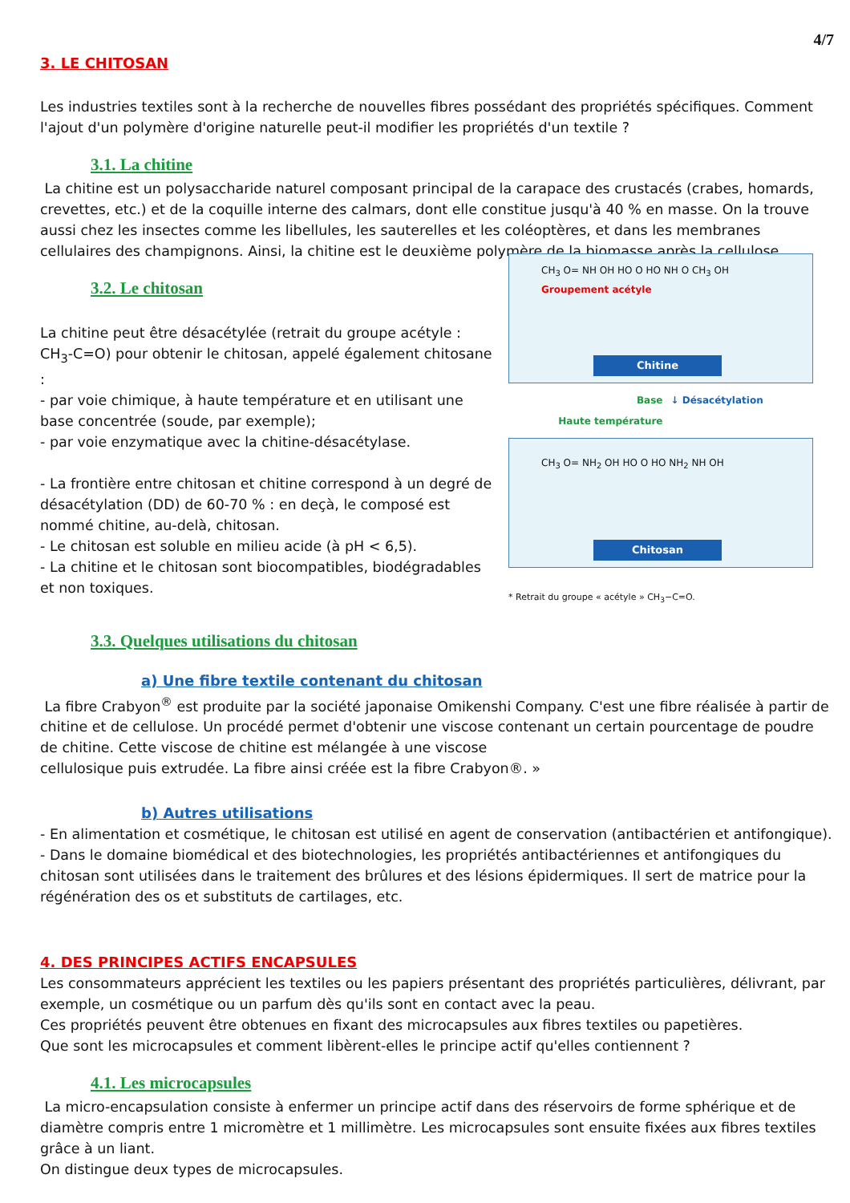4/7
3. LE CHITOSAN
Les industries textiles sont à la recherche de nouvelles fibres possédant des propriétés spécifiques. Comment l'ajout d'un polymère d'origine naturelle peut-il modifier les propriétés d'un textile ?
3.1. La chitine
La chitine est un polysaccharide naturel composant principal de la carapace des crustacés (crabes, homards, crevettes, etc.) et de la coquille interne des calmars, dont elle constitue jusqu'à 40 % en masse. On la trouve aussi chez les insectes comme les libellules, les sauterelles et les coléoptères, et dans les membranes cellulaires des champignons. Ainsi, la chitine est le deuxième polymère de la biomasse après la cellulose.
3.2. Le chitosan
La chitine peut être désacétylée (retrait du groupe acétyle : CH<sub>3</sub>-C=O) pour obtenir le chitosan, appelé également chitosane :
- par voie chimique, à haute température et en utilisant une base concentrée (soude, par exemple);
- par voie enzymatique avec la chitine-désacétylase.
- La frontière entre chitosan et chitine correspond à un degré de désacétylation (DD) de 60-70 % : en deçà, le composé est nommé chitine, au-delà, chitosan.
- Le chitosan est soluble en milieu acide (à pH < 6,5).
- La chitine et le chitosan sont biocompatibles, biodégradables et non toxiques.
3.3. Quelques utilisations du chitosan
CH<sub>3</sub> O= NH OH HO O HO NH O CH<sub>3</sub> OH Groupement acétyle
Chitine
Base
Haute température ↓ Désacétylation
CH<sub>3</sub> O= NH<sub>2</sub> OH HO O HO NH<sub>2</sub> NH OH
Chitosan
* Retrait du groupe « acétyle » CH<sub>3</sub>−C=O.
a) Une fibre textile contenant du chitosan
La fibre Crabyon<sup>®</sup> est produite par la société japonaise Omikenshi Company. C'est une fibre réalisée à partir de chitine et de cellulose. Un procédé permet d'obtenir une viscose contenant un certain pourcentage de poudre de chitine. Cette viscose de chitine est mélangée à une viscose
cellulosique puis extrudée. La fibre ainsi créée est la fibre Crabyon®. »
b) Autres utilisations
- En alimentation et cosmétique, le chitosan est utilisé en agent de conservation (antibactérien et antifongique).
- Dans le domaine biomédical et des biotechnologies, les propriétés antibactériennes et antifongiques du chitosan sont utilisées dans le traitement des brûlures et des lésions épidermiques. Il sert de matrice pour la régénération des os et substituts de cartilages, etc.
4. DES PRINCIPES ACTIFS ENCAPSULES
Les consommateurs apprécient les textiles ou les papiers présentant des propriétés particulières, délivrant, par exemple, un cosmétique ou un parfum dès qu'ils sont en contact avec la peau.
Ces propriétés peuvent être obtenues en fixant des microcapsules aux fibres textiles ou papetières.
Que sont les microcapsules et comment libèrent-elles le principe actif qu'elles contiennent ?
4.1. Les microcapsules
La micro-encapsulation consiste à enfermer un principe actif dans des réservoirs de forme sphérique et de diamètre compris entre 1 micromètre et 1 millimètre. Les microcapsules sont ensuite fixées aux fibres textiles grâce à un liant.
On distingue deux types de microcapsules.